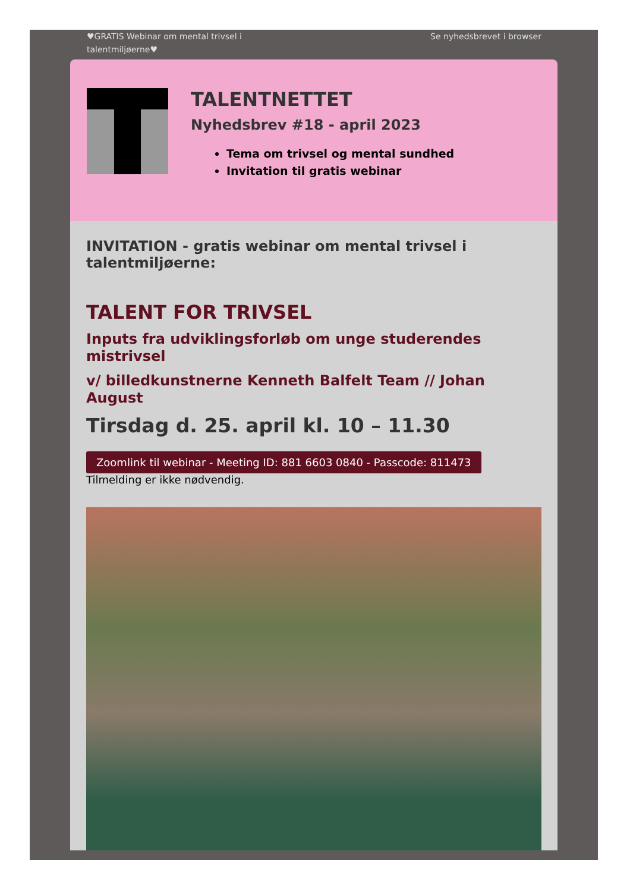♥GRATIS Webinar om mental trivsel i
talentmiljøerne♥
Se nyhedsbrevet i browser
TALENTNETTET
Nyhedsbrev #18 - april 2023
Tema om trivsel og mental sundhed
Invitation til gratis webinar
INVITATION - gratis webinar om mental trivsel i talentmiljøerne:
TALENT FOR TRIVSEL
Inputs fra udviklingsforløb om unge studerendes mistrivsel
v/ billedkunstnerne Kenneth Balfelt Team // Johan August
Tirsdag d. 25. april kl. 10 – 11.30
Zoomlink til webinar - Meeting ID: 881 6603 0840 - Passcode: 811473
Tilmelding er ikke nødvendig.